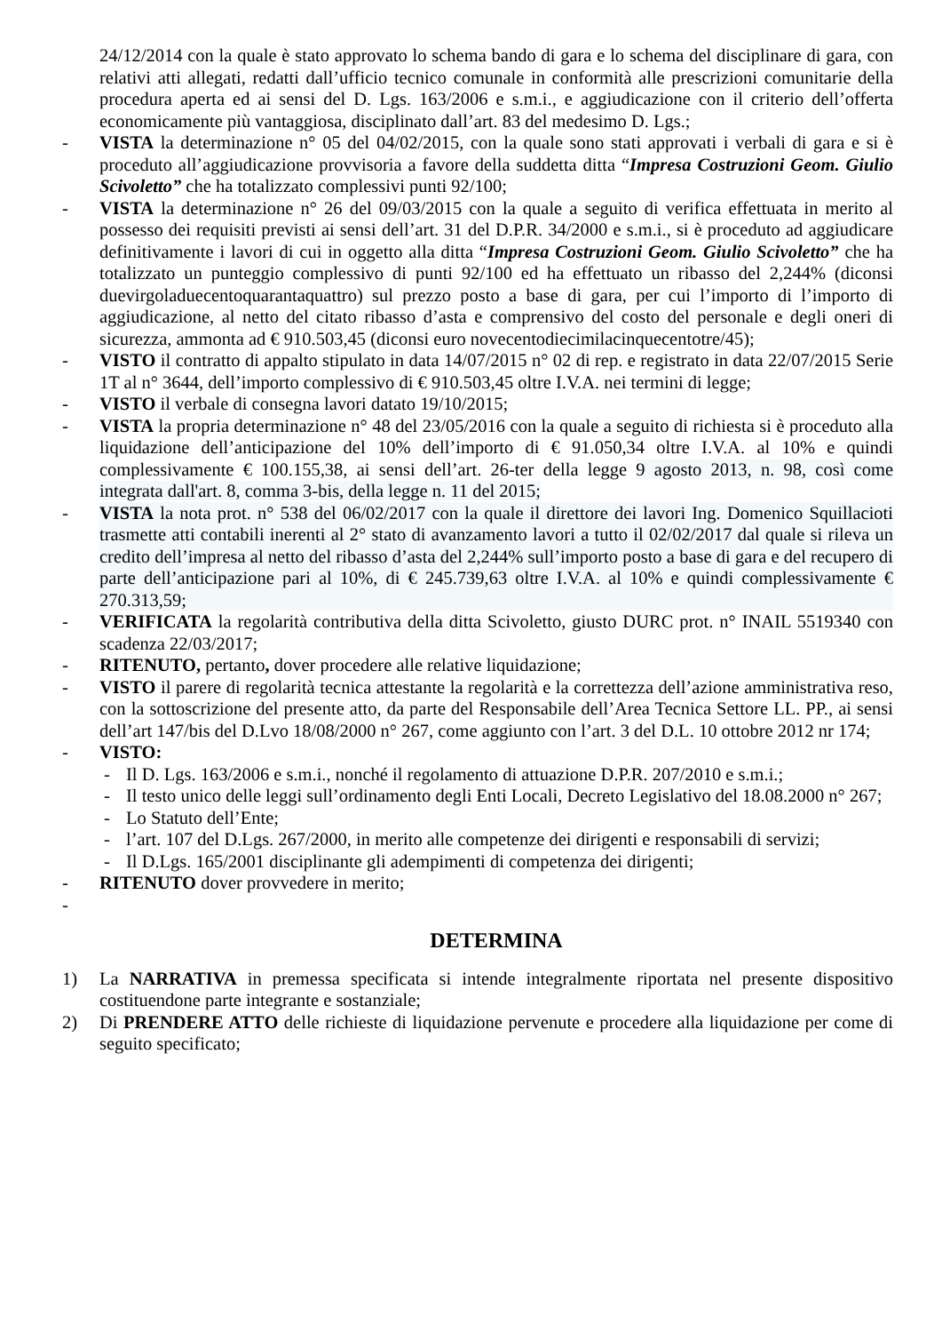24/12/2014 con la quale è stato approvato lo schema bando di gara e lo schema del disciplinare di gara, con relativi atti allegati, redatti dall’ufficio tecnico comunale in conformità alle prescrizioni comunitarie della procedura aperta ed ai sensi del D. Lgs. 163/2006 e s.m.i., e aggiudicazione con il criterio dell’offerta economicamente più vantaggiosa, disciplinato dall’art. 83 del medesimo D. Lgs.;
- VISTA la determinazione n° 05 del 04/02/2015, con la quale sono stati approvati i verbali di gara e si è proceduto all’aggiudicazione provvisoria a favore della suddetta ditta “Impresa Costruzioni Geom. Giulio Scivoletto” che ha totalizzato complessivi punti 92/100;
- VISTA la determinazione n° 26 del 09/03/2015 con la quale a seguito di verifica effettuata in merito al possesso dei requisiti previsti ai sensi dell’art. 31 del D.P.R. 34/2000 e s.m.i., si è proceduto ad aggiudicare definitivamente i lavori di cui in oggetto alla ditta “Impresa Costruzioni Geom. Giulio Scivoletto” che ha totalizzato un punteggio complessivo di punti 92/100 ed ha effettuato un ribasso del 2,244% (diconsi duevirgoladuecentoquarantaquattro) sul prezzo posto a base di gara, per cui l’importo di l’importo di aggiudicazione, al netto del citato ribasso d’asta e comprensivo del costo del personale e degli oneri di sicurezza, ammonta ad € 910.503,45 (diconsi euro novecentodiecimilacinquecentotre/45);
- VISTO il contratto di appalto stipulato in data 14/07/2015 n° 02 di rep. e registrato in data 22/07/2015 Serie 1T al n° 3644, dell’importo complessivo di € 910.503,45 oltre I.V.A. nei termini di legge;
- VISTO il verbale di consegna lavori datato 19/10/2015;
- VISTA la propria determinazione n° 48 del 23/05/2016 con la quale a seguito di richiesta si è proceduto alla liquidazione dell’anticipazione del 10% dell’importo di € 91.050,34 oltre I.V.A. al 10% e quindi complessivamente € 100.155,38, ai sensi dell’art. 26-ter della legge 9 agosto 2013, n. 98, così come integrata dall'art. 8, comma 3-bis, della legge n. 11 del 2015;
- VISTA la nota prot. n° 538 del 06/02/2017 con la quale il direttore dei lavori Ing. Domenico Squillacioti trasmette atti contabili inerenti al 2° stato di avanzamento lavori a tutto il 02/02/2017 dal quale si rileva un credito dell’impresa al netto del ribasso d’asta del 2,244% sull’importo posto a base di gara e del recupero di parte dell’anticipazione pari al 10%, di € 245.739,63 oltre I.V.A. al 10% e quindi complessivamente € 270.313,59;
- VERIFICATA la regolarità contributiva della ditta Scivoletto, giusto DURC prot. n° INAIL 5519340 con scadenza 22/03/2017;
- RITENUTO, pertanto, dover procedere alle relative liquidazione;
- VISTO il parere di regolarità tecnica attestante la regolarità e la correttezza dell’azione amministrativa reso, con la sottoscrizione del presente atto, da parte del Responsabile dell’Area Tecnica Settore LL. PP., ai sensi dell’art 147/bis del D.Lvo 18/08/2000 n° 267, come aggiunto con l’art. 3 del D.L. 10 ottobre 2012 nr 174;
- VISTO:
- Il D. Lgs. 163/2006 e s.m.i., nonché il regolamento di attuazione D.P.R. 207/2010 e s.m.i.;
- Il testo unico delle leggi sull’ordinamento degli Enti Locali, Decreto Legislativo del 18.08.2000 n° 267;
- Lo Statuto dell’Ente;
- l’art. 107 del D.Lgs. 267/2000, in merito alle competenze dei dirigenti e responsabili di servizi;
- Il D.Lgs. 165/2001 disciplinante gli adempimenti di competenza dei dirigenti;
- RITENUTO dover provvedere in merito;
-
DETERMINA
1) La NARRATIVA in premessa specificata si intende integralmente riportata nel presente dispositivo costituendone parte integrante e sostanziale;
2) Di PRENDERE ATTO delle richieste di liquidazione pervenute e procedere alla liquidazione per come di seguito specificato;